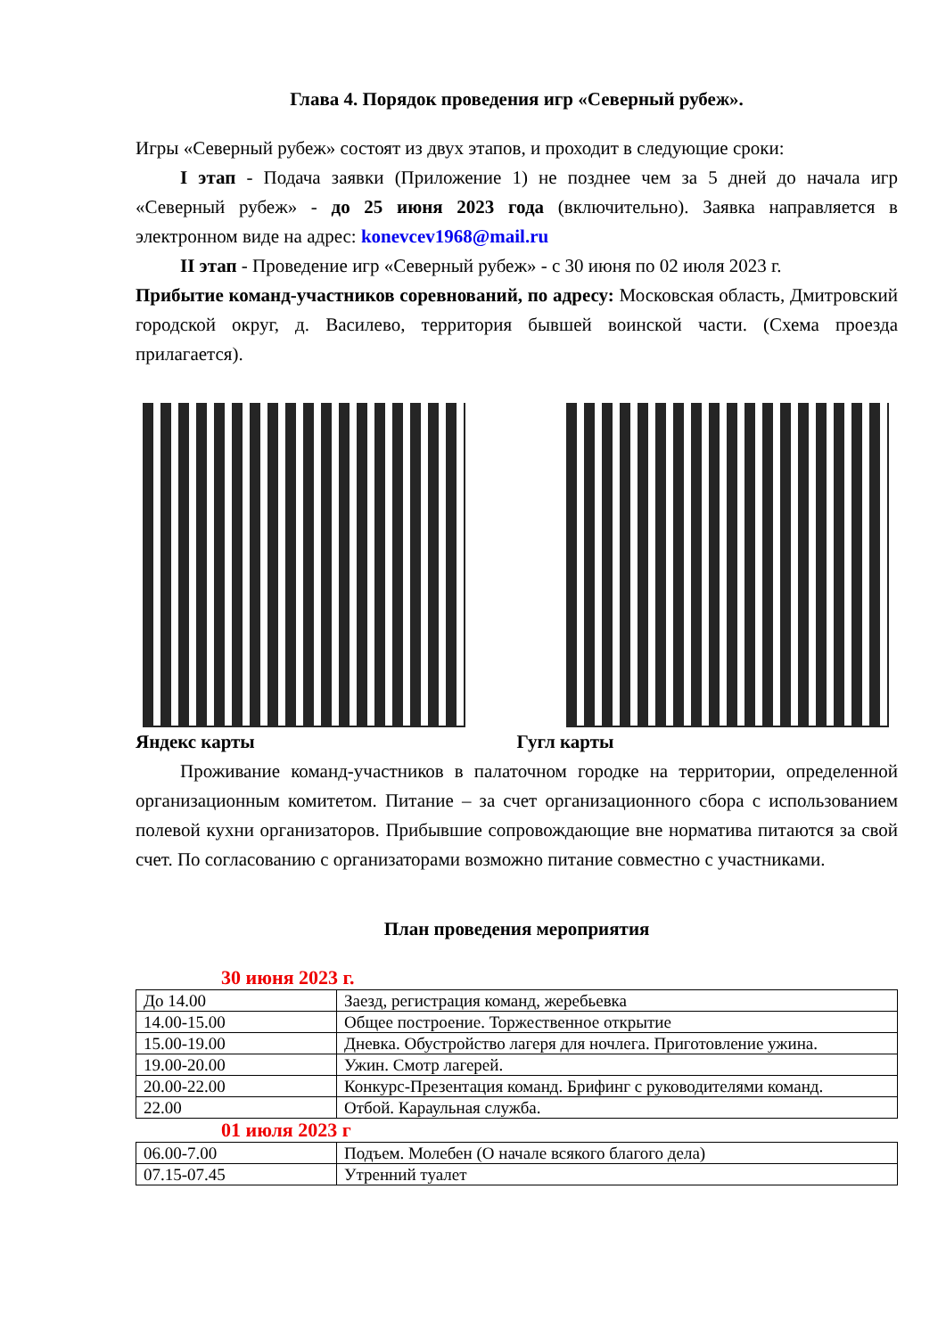Глава 4. Порядок проведения игр «Северный рубеж».
Игры «Северный рубеж» состоят из двух этапов, и проходит в следующие сроки:
I этап - Подача заявки (Приложение 1) не позднее чем за 5 дней до начала игр «Северный рубеж» - до 25 июня 2023 года (включительно). Заявка направляется в электронном виде на адрес: konevcev1968@mail.ru
II этап - Проведение игр «Северный рубеж» - с 30 июня по 02 июля 2023 г.
Прибытие команд-участников соревнований, по адресу: Московская область, Дмитровский городской округ, д. Василево, территория бывшей воинской части. (Схема проезда прилагается).
Яндекс карты Гугл карты
Проживание команд-участников в палаточном городке на территории, определенной организационным комитетом. Питание – за счет организационного сбора с использованием полевой кухни организаторов. Прибывшие сопровождающие вне норматива питаются за свой счет. По согласованию с организаторами возможно питание совместно с участниками.
План проведения мероприятия
30 июня 2023 г.
| До 14.00 | Заезд, регистрация команд, жеребьевка |
| 14.00-15.00 | Общее построение. Торжественное открытие |
| 15.00-19.00 | Дневка. Обустройство лагеря для ночлега. Приготовление ужина. |
| 19.00-20.00 | Ужин. Смотр лагерей. |
| 20.00-22.00 | Конкурс-Презентация команд. Брифинг с руководителями команд. |
| 22.00 | Отбой. Караульная служба. |
01 июля 2023 г
| 06.00-7.00 | Подъем. Молебен (О начале всякого благого дела) |
| 07.15-07.45 | Утренний туалет |